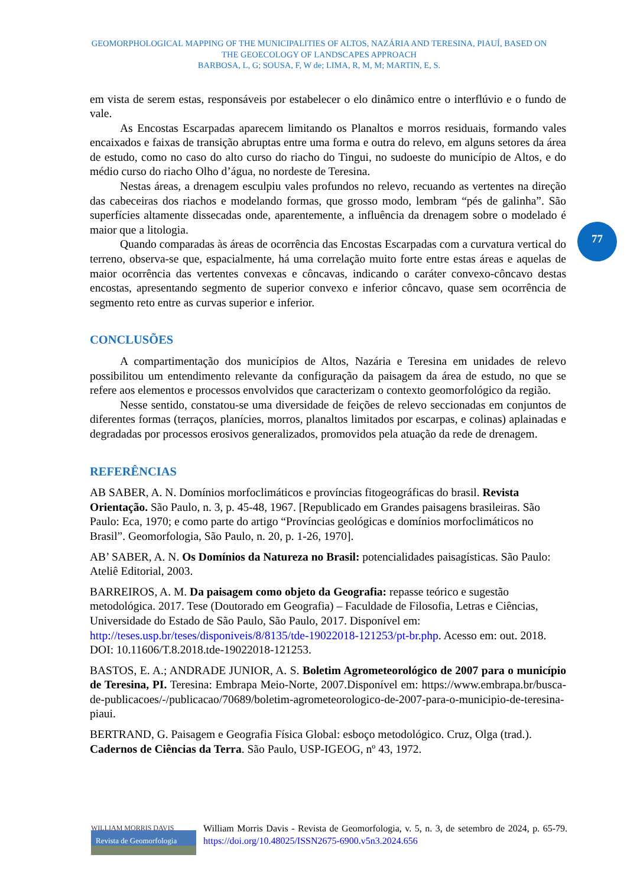GEOMORPHOLOGICAL MAPPING OF THE MUNICIPALITIES OF ALTOS, NAZÁRIA AND TERESINA, PIAUÍ, BASED ON THE GEOECOLOGY OF LANDSCAPES APPROACH
BARBOSA, L, G; SOUSA, F, W de; LIMA, R, M, M; MARTIN, E, S.
77
em vista de serem estas, responsáveis por estabelecer o elo dinâmico entre o interflúvio e o fundo de vale.
As Encostas Escarpadas aparecem limitando os Planaltos e morros residuais, formando vales encaixados e faixas de transição abruptas entre uma forma e outra do relevo, em alguns setores da área de estudo, como no caso do alto curso do riacho do Tingui, no sudoeste do município de Altos, e do médio curso do riacho Olho d’água, no nordeste de Teresina.
Nestas áreas, a drenagem esculpiu vales profundos no relevo, recuando as vertentes na direção das cabeceiras dos riachos e modelando formas, que grosso modo, lembram “pés de galinha”. São superfícies altamente dissecadas onde, aparentemente, a influência da drenagem sobre o modelado é maior que a litologia.
Quando comparadas às áreas de ocorrência das Encostas Escarpadas com a curvatura vertical do terreno, observa-se que, espacialmente, há uma correlação muito forte entre estas áreas e aquelas de maior ocorrência das vertentes convexas e côncavas, indicando o caráter convexo-côncavo destas encostas, apresentando segmento de superior convexo e inferior côncavo, quase sem ocorrência de segmento reto entre as curvas superior e inferior.
CONCLUSÕES
A compartimentação dos municípios de Altos, Nazária e Teresina em unidades de relevo possibilitou um entendimento relevante da configuração da paisagem da área de estudo, no que se refere aos elementos e processos envolvidos que caracterizam o contexto geomorfológico da região.
Nesse sentido, constatou-se uma diversidade de feições de relevo seccionadas em conjuntos de diferentes formas (terraços, planícies, morros, planaltos limitados por escarpas, e colinas) aplainadas e degradadas por processos erosivos generalizados, promovidos pela atuação da rede de drenagem.
REFERÊNCIAS
AB SABER, A. N. Domínios morfoclimáticos e províncias fitogeográficas do brasil. Revista Orientação. São Paulo, n. 3, p. 45-48, 1967. [Republicado em Grandes paisagens brasileiras. São Paulo: Eca, 1970; e como parte do artigo “Províncias geológicas e domínios morfoclimáticos no Brasil”. Geomorfologia, São Paulo, n. 20, p. 1-26, 1970].
AB’ SABER, A. N. Os Domínios da Natureza no Brasil: potencialidades paisagísticas. São Paulo: Ateliê Editorial, 2003.
BARREIROS, A. M. Da paisagem como objeto da Geografia: repasse teórico e sugestão metodológica. 2017. Tese (Doutorado em Geografia) – Faculdade de Filosofia, Letras e Ciências, Universidade do Estado de São Paulo, São Paulo, 2017. Disponível em: http://teses.usp.br/teses/disponiveis/8/8135/tde-19022018-121253/pt-br.php. Acesso em: out. 2018. DOI: 10.11606/T.8.2018.tde-19022018-121253.
BASTOS, E. A.; ANDRADE JUNIOR, A. S. Boletim Agrometeorológico de 2007 para o município de Teresina, PI. Teresina: Embrapa Meio-Norte, 2007.Disponível em: https://www.embrapa.br/busca-de-publicacoes/-/publicacao/70689/boletim-agrometeorologico-de-2007-para-o-municipio-de-teresina-piaui.
BERTRAND, G. Paisagem e Geografia Física Global: esboço metodológico. Cruz, Olga (trad.). Cadernos de Ciências da Terra. São Paulo, USP-IGEOG, nº 43, 1972.
WILLIAM MORRIS DAVIS
Revista de Geomorfologia
William Morris Davis - Revista de Geomorfologia, v. 5, n. 3, de setembro de 2024, p. 65-79. https://doi.org/10.48025/ISSN2675-6900.v5n3.2024.656